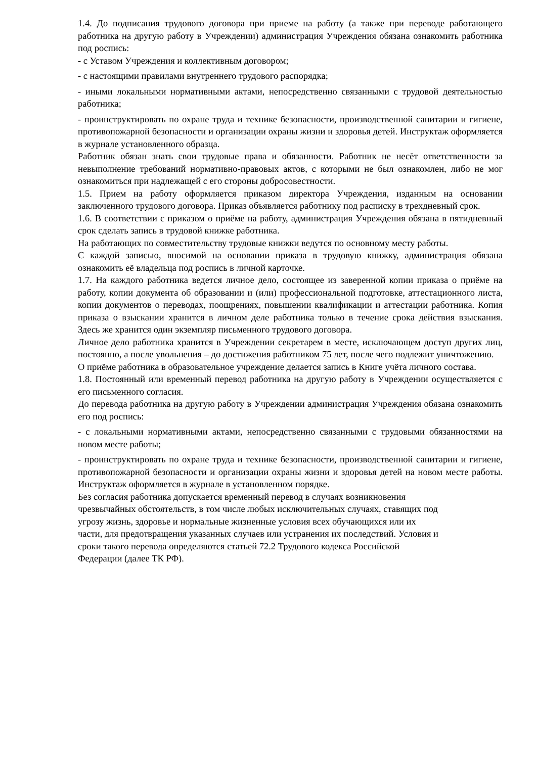1.4. До подписания трудового договора при приеме на работу (а также при переводе работающего работника на другую работу в Учреждении) администрация Учреждения обязана ознакомить работника под роспись:
- с Уставом Учреждения и коллективным договором;
- с настоящими правилами внутреннего трудового распорядка;
- иными локальными нормативными актами, непосредственно связанными с трудовой деятельностью работника;
- проинструктировать по охране труда и технике безопасности, производственной санитарии и гигиене, противопожарной безопасности и организации охраны жизни и здоровья детей. Инструктаж оформляется в журнале установленного образца.
Работник обязан знать свои трудовые права и обязанности. Работник не несёт ответственности за невыполнение требований нормативно-правовых актов, с которыми не был ознакомлен, либо не мог ознакомиться при надлежащей с его стороны добросовестности.
1.5. Прием на работу оформляется приказом директора Учреждения, изданным на основании заключенного трудового договора. Приказ объявляется работнику под расписку в трехдневный срок.
1.6. В соответствии с приказом о приёме на работу, администрация Учреждения обязана в пятидневный срок сделать запись в трудовой книжке работника.
На работающих по совместительству трудовые книжки ведутся по основному месту работы.
С каждой записью, вносимой на основании приказа в трудовую книжку, администрация обязана ознакомить её владельца под роспись в личной карточке.
1.7. На каждого работника ведется личное дело, состоящее из заверенной копии приказа о приёме на работу, копии документа об образовании и (или) профессиональной подготовке, аттестационного листа, копии документов о переводах, поощрениях, повышении квалификации и аттестации работника. Копия приказа о взыскании хранится в личном деле работника только в течение срока действия взыскания. Здесь же хранится один экземпляр письменного трудового договора.
Личное дело работника хранится в Учреждении секретарем в месте, исключающем доступ других лиц, постоянно, а после увольнения – до достижения работником 75 лет, после чего подлежит уничтожению.
О приёме работника в образовательное учреждение делается запись в Книге учёта личного состава.
1.8. Постоянный или временный перевод работника на другую работу в Учреждении осуществляется с его письменного согласия.
До перевода работника на другую работу в Учреждении администрация Учреждения обязана ознакомить его под роспись:
- с локальными нормативными актами, непосредственно связанными с трудовыми обязанностями на новом месте работы;
- проинструктировать по охране труда и технике безопасности, производственной санитарии и гигиене, противопожарной безопасности и организации охраны жизни и здоровья детей на новом месте работы. Инструктаж оформляется в журнале в установленном порядке.
Без согласия работника допускается временный перевод в случаях возникновения
чрезвычайных обстоятельств, в том числе любых исключительных случаях, ставящих под
угрозу жизнь, здоровье и нормальные жизненные условия всех обучающихся или их
части, для предотвращения указанных случаев или устранения их последствий. Условия и
сроки такого перевода определяются статьей 72.2 Трудового кодекса Российской
Федерации (далее ТК РФ).